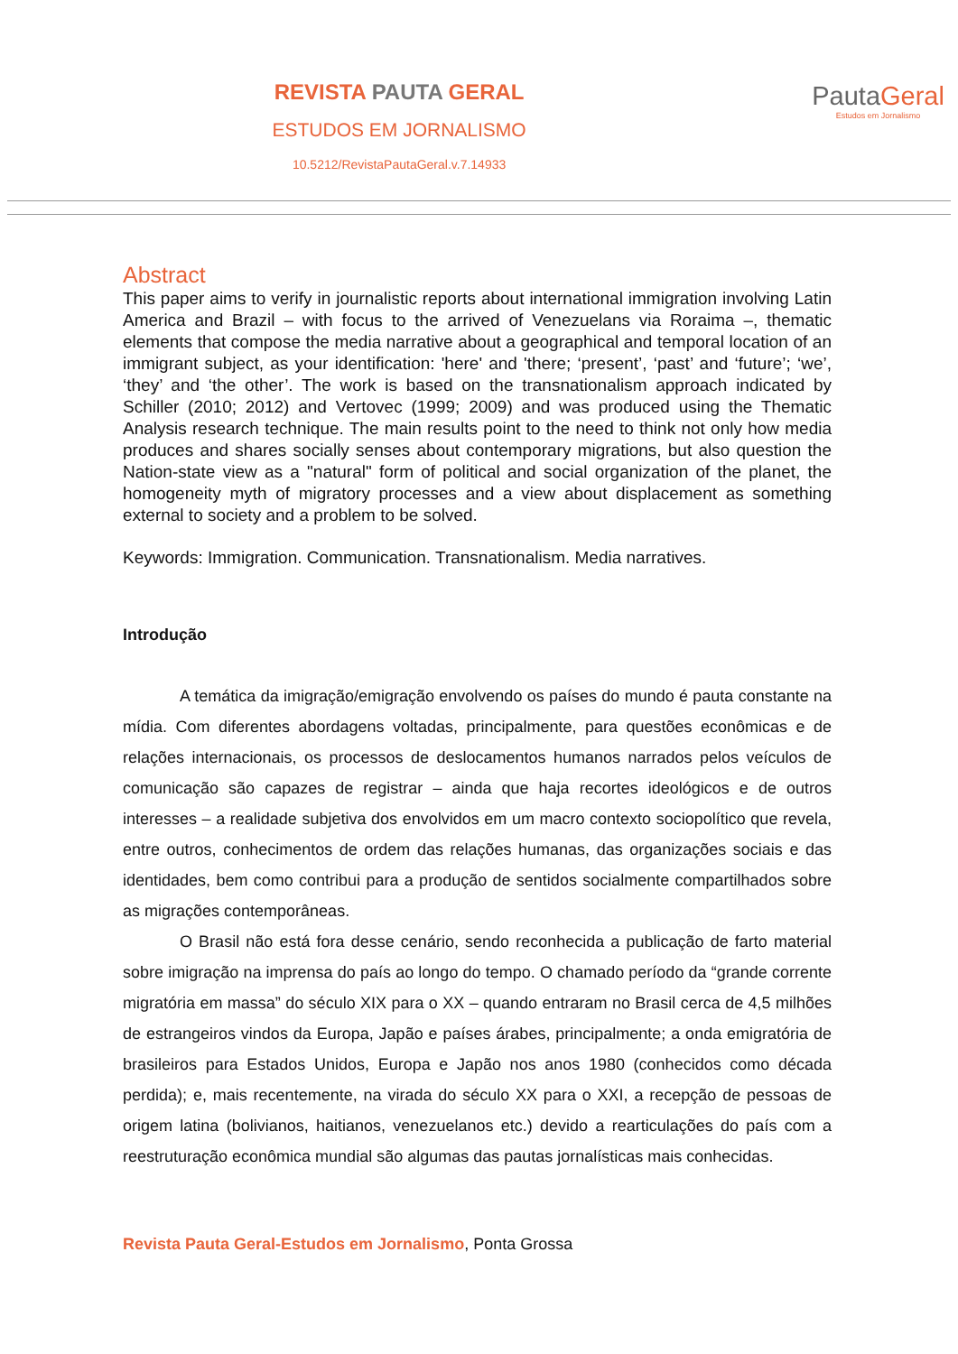REVISTA PAUTA GERAL
ESTUDOS EM JORNALISMO
10.5212/RevistaPautaGeral.v.7.14933
PautaGeral
Estudos em Jornalismo
Abstract
This paper aims to verify in journalistic reports about international immigration involving Latin America and Brazil – with focus to the arrived of Venezuelans via Roraima –, thematic elements that compose the media narrative about a geographical and temporal location of an immigrant subject, as your identification: 'here' and 'there; ‘present’, ‘past’ and ‘future’; ‘we’, ‘they’ and ‘the other’. The work is based on the transnationalism approach indicated by Schiller (2010; 2012) and Vertovec (1999; 2009) and was produced using the Thematic Analysis research technique. The main results point to the need to think not only how media produces and shares socially senses about contemporary migrations, but also question the Nation-state view as a "natural" form of political and social organization of the planet, the homogeneity myth of migratory processes and a view about displacement as something external to society and a problem to be solved.
Keywords: Immigration. Communication. Transnationalism. Media narratives.
Introdução
A temática da imigração/emigração envolvendo os países do mundo é pauta constante na mídia. Com diferentes abordagens voltadas, principalmente, para questões econômicas e de relações internacionais, os processos de deslocamentos humanos narrados pelos veículos de comunicação são capazes de registrar – ainda que haja recortes ideológicos e de outros interesses – a realidade subjetiva dos envolvidos em um macro contexto sociopolítico que revela, entre outros, conhecimentos de ordem das relações humanas, das organizações sociais e das identidades, bem como contribui para a produção de sentidos socialmente compartilhados sobre as migrações contemporâneas.
O Brasil não está fora desse cenário, sendo reconhecida a publicação de farto material sobre imigração na imprensa do país ao longo do tempo. O chamado período da “grande corrente migratória em massa” do século XIX para o XX – quando entraram no Brasil cerca de 4,5 milhões de estrangeiros vindos da Europa, Japão e países árabes, principalmente; a onda emigratória de brasileiros para Estados Unidos, Europa e Japão nos anos 1980 (conhecidos como década perdida); e, mais recentemente, na virada do século XX para o XXI, a recepção de pessoas de origem latina (bolivianos, haitianos, venezuelanos etc.) devido a rearticulações do país com a reestruturação econômica mundial são algumas das pautas jornalísticas mais conhecidas.
Revista Pauta Geral-Estudos em Jornalismo, Ponta Grossa